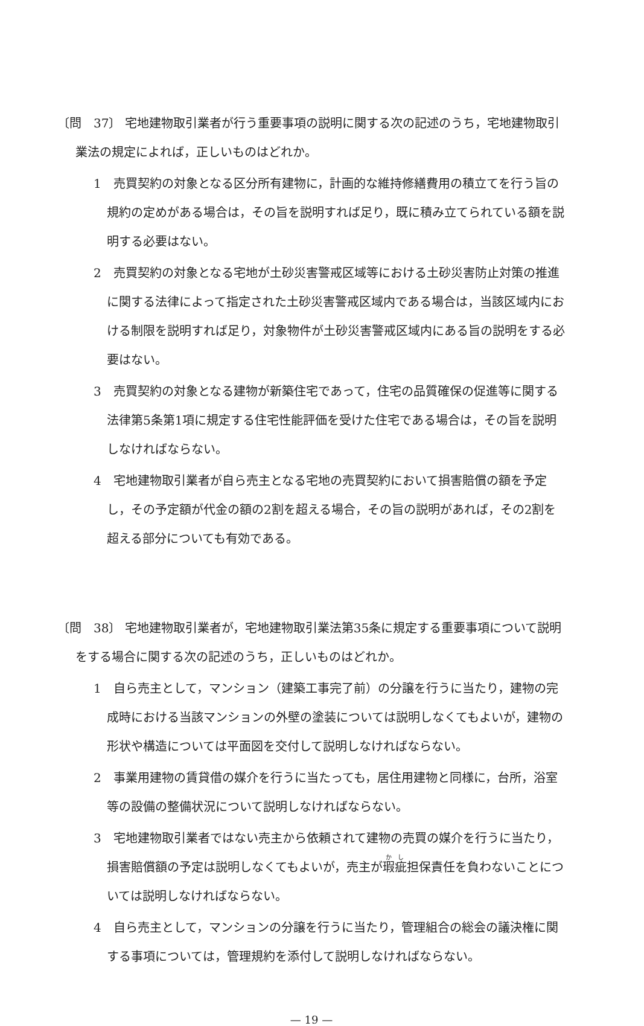〔問　37〕 宅地建物取引業者が行う重要事項の説明に関する次の記述のうち，宅地建物取引業法の規定によれば，正しいものはどれか。
1　売買契約の対象となる区分所有建物に，計画的な維持修繕費用の積立てを行う旨の規約の定めがある場合は，その旨を説明すれば足り，既に積み立てられている額を説明する必要はない。
2　売買契約の対象となる宅地が土砂災害警戒区域等における土砂災害防止対策の推進に関する法律によって指定された土砂災害警戒区域内である場合は，当該区域内における制限を説明すれば足り，対象物件が土砂災害警戒区域内にある旨の説明をする必要はない。
3　売買契約の対象となる建物が新築住宅であって，住宅の品質確保の促進等に関する法律第5条第1項に規定する住宅性能評価を受けた住宅である場合は，その旨を説明しなければならない。
4　宅地建物取引業者が自ら売主となる宅地の売買契約において損害賠償の額を予定し，その予定額が代金の額の2割を超える場合，その旨の説明があれば，その2割を超える部分についても有効である。
〔問　38〕 宅地建物取引業者が，宅地建物取引業法第35条に規定する重要事項について説明をする場合に関する次の記述のうち，正しいものはどれか。
1　自ら売主として，マンション（建築工事完了前）の分譲を行うに当たり，建物の完成時における当該マンションの外壁の塗装については説明しなくてもよいが，建物の形状や構造については平面図を交付して説明しなければならない。
2　事業用建物の賃貸借の媒介を行うに当たっても，居住用建物と同様に，台所，浴室等の設備の整備状況について説明しなければならない。
3　宅地建物取引業者ではない売主から依頼されて建物の売買の媒介を行うに当たり，損害賠償額の予定は説明しなくてもよいが，売主が瑕疵担保責任を負わないことについては説明しなければならない。
4　自ら売主として，マンションの分譲を行うに当たり，管理組合の総会の議決権に関する事項については，管理規約を添付して説明しなければならない。
— 19 —